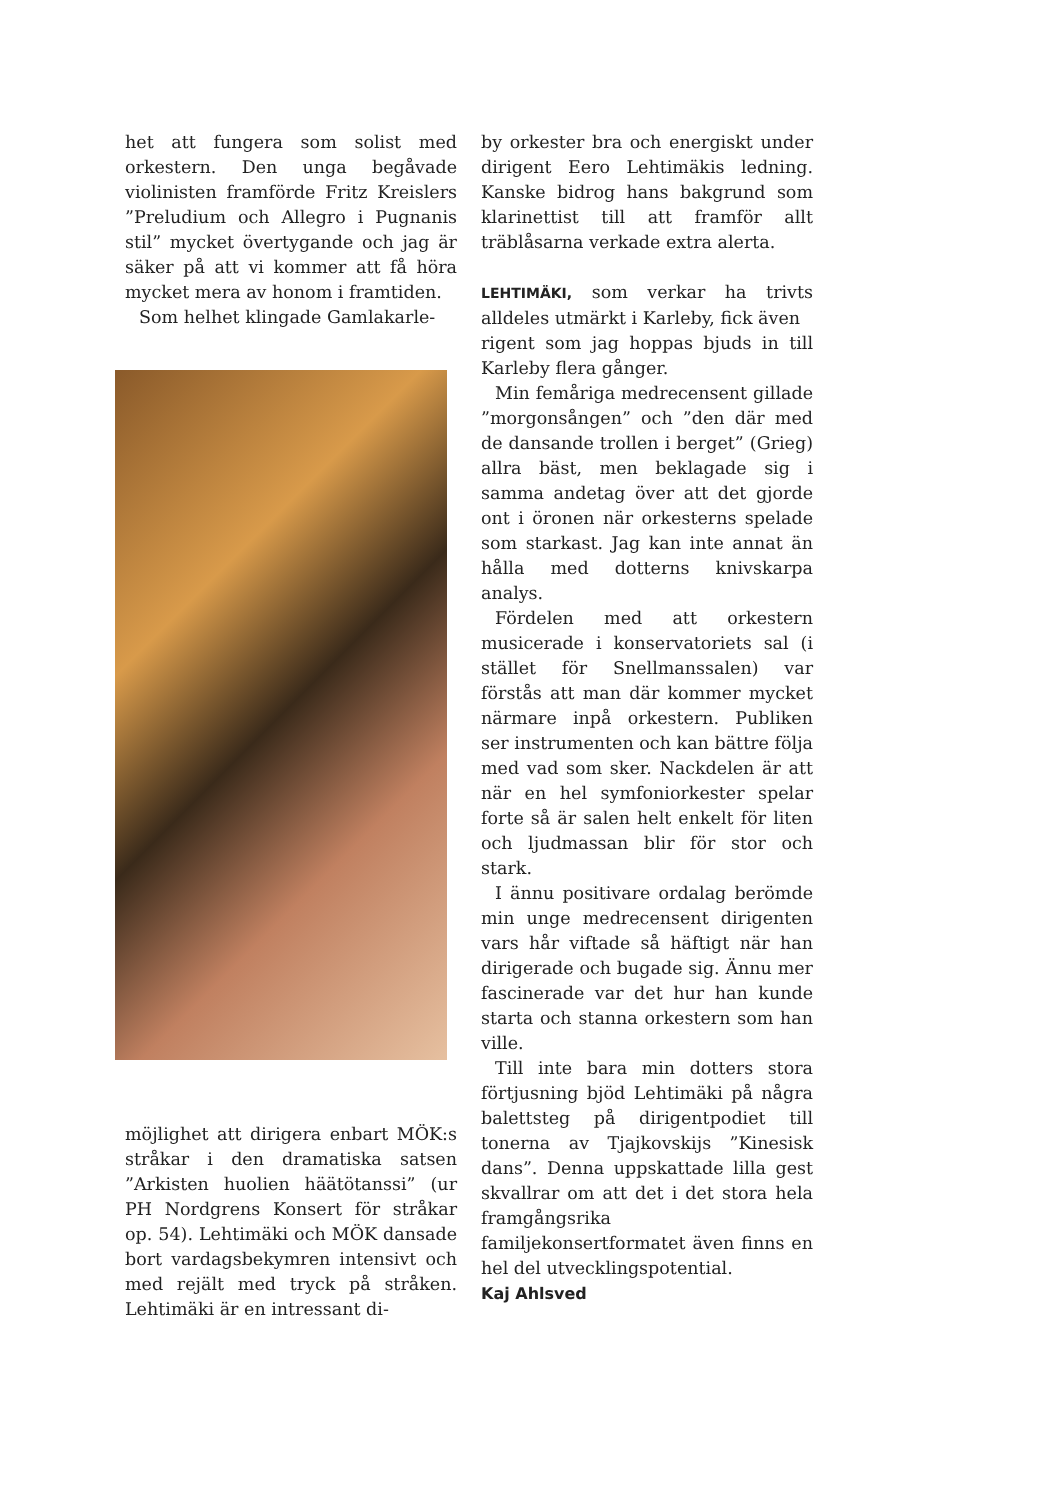het att fungera som solist med orkestern. Den unga begåvade violinisten framförde Fritz Kreislers ”Preludium och Allegro i Pugnanis stil” mycket övertygande och jag är säker på att vi kommer att få höra mycket mera av honom i framtiden.
Som helhet klingade Gamlakarle-
möjlighet att dirigera enbart MÖK:s stråkar i den dramatiska satsen ”Arkisten huolien häätötanssi” (ur PH Nordgrens Konsert för stråkar op. 54). Lehtimäki och MÖK dansade bort vardagsbekymren intensivt och med rejält med tryck på stråken. Lehtimäki är en intressant di-
by orkester bra och energiskt under dirigent Eero Lehtimäkis ledning. Kanske bidrog hans bakgrund som klarinettist till att framför allt träblåsarna verkade extra alerta.
LEHTIMÄKI, som verkar ha trivts alldeles utmärkt i Karleby, fick även
rigent som jag hoppas bjuds in till Karleby flera gånger.
Min femåriga medrecensent gillade ”morgonsången” och ”den där med de dansande trollen i berget” (Grieg) allra bäst, men beklagade sig i samma andetag över att det gjorde ont i öronen när orkesterns spelade som starkast. Jag kan inte annat än hålla med dotterns knivskarpa analys.
Fördelen med att orkestern musicerade i konservatoriets sal (i stället för Snellmanssalen) var förstås att man där kommer mycket närmare inpå orkestern. Publiken ser instrumenten och kan bättre följa med vad som sker. Nackdelen är att när en hel symfoniorkester spelar forte så är salen helt enkelt för liten och ljudmassan blir för stor och stark.
I ännu positivare ordalag berömde min unge medrecensent dirigenten vars hår viftade så häftigt när han dirigerade och bugade sig. Ännu mer fascinerade var det hur han kunde starta och stanna orkestern som han ville.
Till inte bara min dotters stora förtjusning bjöd Lehtimäki på några balettsteg på dirigentpodiet till tonerna av Tjajkovskijs ”Kinesisk dans”. Denna uppskattade lilla gest skvallrar om att det i det stora hela framgångsrika familjekonsertformatet även finns en hel del utvecklingspotential.
Kaj Ahlsved